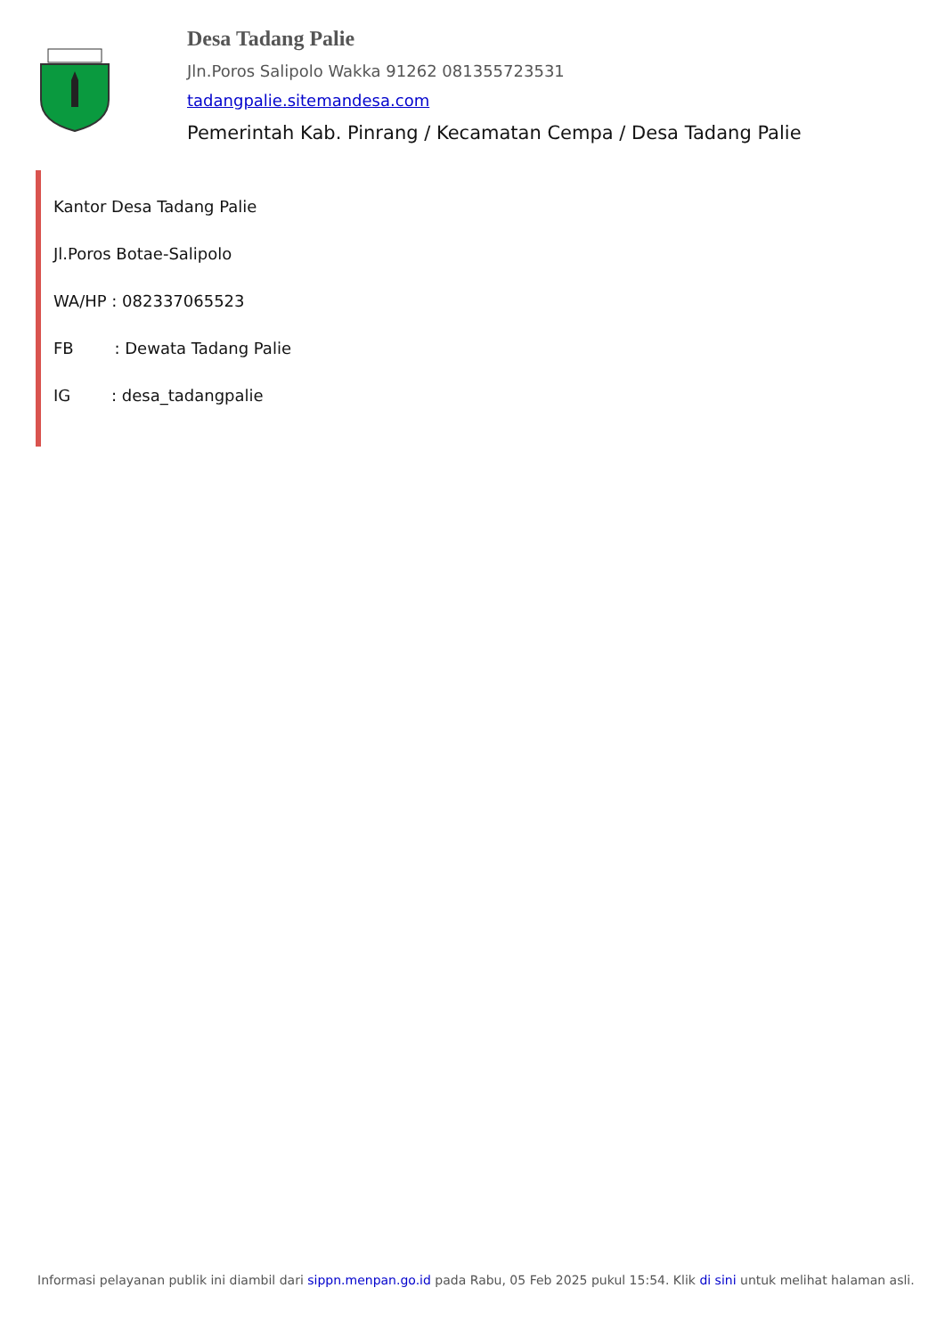Desa Tadang Palie
Jln.Poros Salipolo Wakka 91262 081355723531
tadangpalie.sitemandesa.com
Pemerintah Kab. Pinrang / Kecamatan Cempa / Desa Tadang Palie
Kantor Desa Tadang Palie
Jl.Poros Botae-Salipolo
WA/HP : 082337065523
FB : Dewata Tadang Palie
IG : desa_tadangpalie
Informasi pelayanan publik ini diambil dari sippn.menpan.go.id pada Rabu, 05 Feb 2025 pukul 15:54. Klik di sini untuk melihat halaman asli.